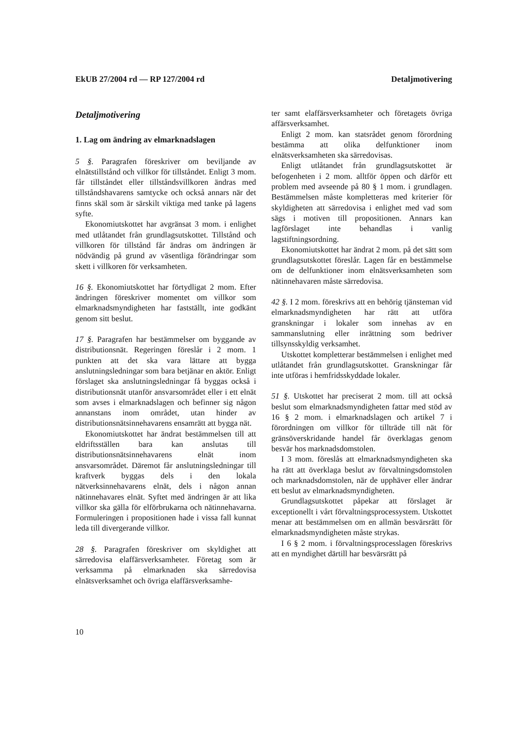EkUB 27/2004 rd — RP 127/2004 rd Detaljmotivering
Detaljmotivering
1. Lag om ändring av elmarknadslagen
5 §. Paragrafen föreskriver om beviljande av elnätstillstånd och villkor för tillståndet. Enligt 3 mom. får tillståndet eller tillståndsvillkoren ändras med tillståndshavarens samtycke och också annars när det finns skäl som är särskilt viktiga med tanke på lagens syfte.
Ekonomiutskottet har avgränsat 3 mom. i enlighet med utlåtandet från grundlagsutskottet. Tillstånd och villkoren för tillstånd får ändras om ändringen är nödvändig på grund av väsentliga förändringar som skett i villkoren för verksamheten.
16 §. Ekonomiutskottet har förtydligat 2 mom. Efter ändringen föreskriver momentet om villkor som elmarknadsmyndigheten har fastställt, inte godkänt genom sitt beslut.
17 §. Paragrafen har bestämmelser om byggande av distributionsnät. Regeringen föreslår i 2 mom. 1 punkten att det ska vara lättare att bygga anslutningsledningar som bara betjänar en aktör. Enligt förslaget ska anslutningsledningar få byggas också i distributionsnät utanför ansvarsområdet eller i ett elnät som avses i elmarknadslagen och befinner sig någon annanstans inom området, utan hinder av distributionsnätsinnehavarens ensamrätt att bygga nät.
Ekonomiutskottet har ändrat bestämmelsen till att eldriftsställen bara kan anslutas till distributionsnätsinnehavarens elnät inom ansvarsområdet. Däremot får anslutningsledningar till kraftverk byggas dels i den lokala nätverksinnehavarens elnät, dels i någon annan nätinnehavares elnät. Syftet med ändringen är att lika villkor ska gälla för elförbrukarna och nätinnehavarna. Formuleringen i propositionen hade i vissa fall kunnat leda till divergerande villkor.
28 §. Paragrafen föreskriver om skyldighet att särredovisa elaffärsverksamheter. Företag som är verksamma på elmarknaden ska särredovisa elnätsverksamhet och övriga elaffärsverksamhe-
ter samt elaffärsverksamheter och företagets övriga affärsverksamhet.
Enligt 2 mom. kan statsrådet genom förordning bestämma att olika delfunktioner inom elnätsverksamheten ska särredovisas.
Enligt utlåtandet från grundlagsutskottet är befogenheten i 2 mom. alltför öppen och därför ett problem med avseende på 80 § 1 mom. i grundlagen. Bestämmelsen måste kompletteras med kriterier för skyldigheten att särredovisa i enlighet med vad som sägs i motiven till propositionen. Annars kan lagförslaget inte behandlas i vanlig lagstiftningsordning.
Ekonomiutskottet har ändrat 2 mom. på det sätt som grundlagsutskottet föreslår. Lagen får en bestämmelse om de delfunktioner inom elnätsverksamheten som nätinnehavaren måste särredovisa.
42 §. I 2 mom. föreskrivs att en behörig tjänsteman vid elmarknadsmyndigheten har rätt att utföra granskningar i lokaler som innehas av en sammanslutning eller inrättning som bedriver tillsynsskyldig verksamhet.
Utskottet kompletterar bestämmelsen i enlighet med utlåtandet från grundlagsutskottet. Granskningar får inte utföras i hemfridsskyddade lokaler.
51 §. Utskottet har preciserat 2 mom. till att också beslut som elmarknadsmyndigheten fattar med stöd av 16 § 2 mom. i elmarknadslagen och artikel 7 i förordningen om villkor för tillträde till nät för gränsöverskridande handel får överklagas genom besvär hos marknadsdomstolen.
I 3 mom. föreslås att elmarknadsmyndigheten ska ha rätt att överklaga beslut av förvaltningsdomstolen och marknadsdomstolen, när de upphäver eller ändrar ett beslut av elmarknadsmyndigheten.
Grundlagsutskottet påpekar att förslaget är exceptionellt i vårt förvaltningsprocessystem. Utskottet menar att bestämmelsen om en allmän besvärsrätt för elmarknadsmyndigheten måste strykas.
I 6 § 2 mom. i förvaltningsprocesslagen föreskrivs att en myndighet därtill har besvärsrätt på
10